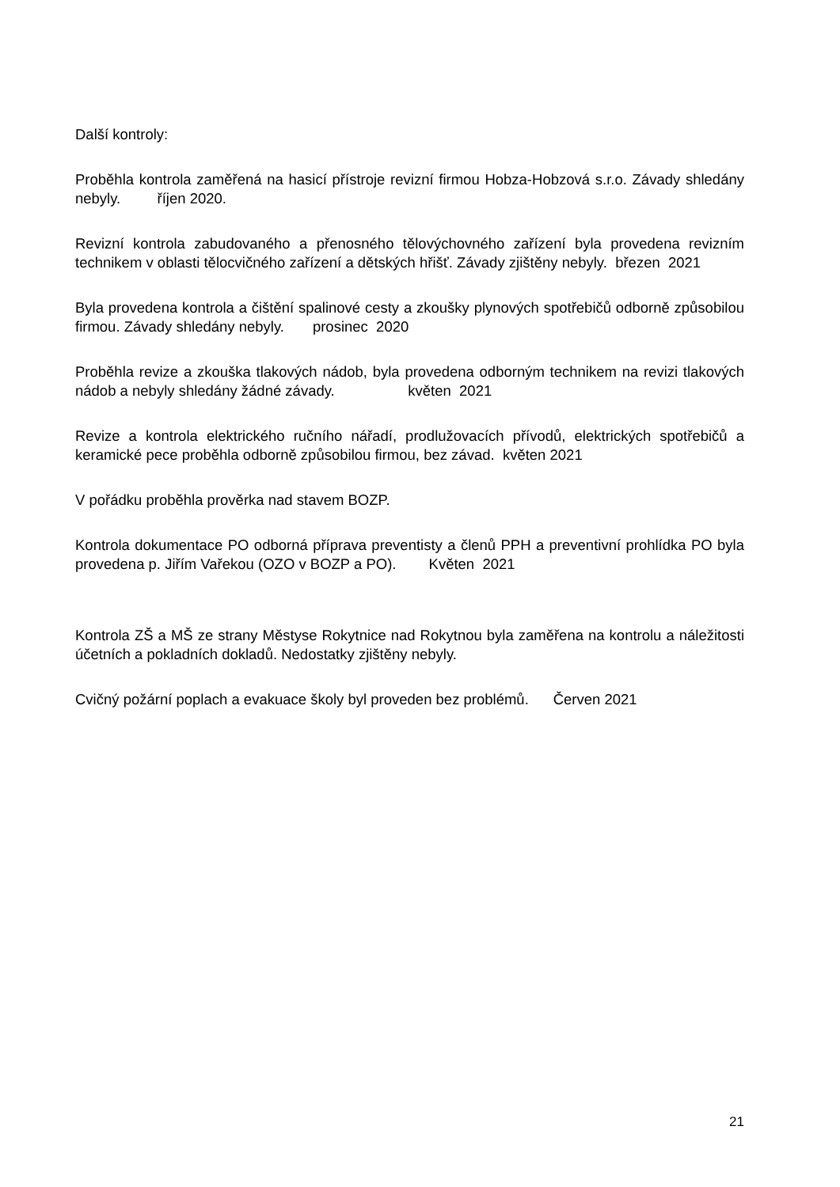Další kontroly:
Proběhla kontrola zaměřená na hasicí přístroje revizní firmou Hobza-Hobzová s.r.o. Závady shledány nebyly. říjen 2020.
Revizní kontrola zabudovaného a přenosného tělovýchovného zařízení byla provedena revizním technikem v oblasti tělocvičného zařízení a dětských hřišť. Závady zjištěny nebyly. březen 2021
Byla provedena kontrola a čištění spalinové cesty a zkoušky plynových spotřebičů odborně způsobilou firmou. Závady shledány nebyly. prosinec 2020
Proběhla revize a zkouška tlakových nádob, byla provedena odborným technikem na revizi tlakových nádob a nebyly shledány žádné závady. květen 2021
Revize a kontrola elektrického ručního nářadí, prodlužovacích přívodů, elektrických spotřebičů a keramické pece proběhla odborně způsobilou firmou, bez závad. květen 2021
V pořádku proběhla prověrka nad stavem BOZP.
Kontrola dokumentace PO odborná příprava preventisty a členů PPH a preventivní prohlídka PO byla provedena p. Jiřím Vařekou (OZO v BOZP a PO). Květen 2021
Kontrola ZŠ a MŠ ze strany Městyse Rokytnice nad Rokytnou byla zaměřena na kontrolu a náležitosti účetních a pokladních dokladů. Nedostatky zjištěny nebyly.
Cvičný požární poplach a evakuace školy byl proveden bez problémů. Červen 2021
21